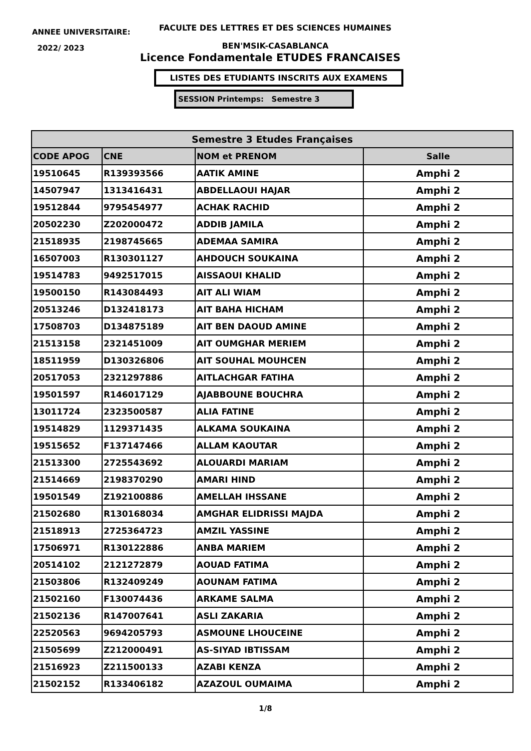ANNEE UNIVERSITAIRE:
2022/ 2023
FACULTE DES LETTRES ET DES SCIENCES HUMAINES
BEN'MSIK-CASABLANCA
Licence Fondamentale ETUDES FRANCAISES
LISTES DES ETUDIANTS INSCRITS AUX EXAMENS
SESSION Printemps: Semestre 3
| Semestre 3 Etudes Françaises | | | |
| --- | --- | --- | --- |
| CODE APOG | CNE | NOM et PRENOM | Salle |
| 19510645 | R139393566 | AATIK AMINE | Amphi 2 |
| 14507947 | 1313416431 | ABDELLAOUI HAJAR | Amphi 2 |
| 19512844 | 9795454977 | ACHAK RACHID | Amphi 2 |
| 20502230 | Z202000472 | ADDIB JAMILA | Amphi 2 |
| 21518935 | 2198745665 | ADEMAA SAMIRA | Amphi 2 |
| 16507003 | R130301127 | AHDOUCH SOUKAINA | Amphi 2 |
| 19514783 | 9492517015 | AISSAOUI KHALID | Amphi 2 |
| 19500150 | R143084493 | AIT ALI WIAM | Amphi 2 |
| 20513246 | D132418173 | AIT BAHA HICHAM | Amphi 2 |
| 17508703 | D134875189 | AIT BEN DAOUD AMINE | Amphi 2 |
| 21513158 | 2321451009 | AIT OUMGHAR MERIEM | Amphi 2 |
| 18511959 | D130326806 | AIT SOUHAL MOUHCEN | Amphi 2 |
| 20517053 | 2321297886 | AITLACHGAR FATIHA | Amphi 2 |
| 19501597 | R146017129 | AJABBOUNE BOUCHRA | Amphi 2 |
| 13011724 | 2323500587 | ALIA FATINE | Amphi 2 |
| 19514829 | 1129371435 | ALKAMA SOUKAINA | Amphi 2 |
| 19515652 | F137147466 | ALLAM KAOUTAR | Amphi 2 |
| 21513300 | 2725543692 | ALOUARDI MARIAM | Amphi 2 |
| 21514669 | 2198370290 | AMARI HIND | Amphi 2 |
| 19501549 | Z192100886 | AMELLAH IHSSANE | Amphi 2 |
| 21502680 | R130168034 | AMGHAR ELIDRISSI MAJDA | Amphi 2 |
| 21518913 | 2725364723 | AMZIL YASSINE | Amphi 2 |
| 17506971 | R130122886 | ANBA MARIEM | Amphi 2 |
| 20514102 | 2121272879 | AOUAD FATIMA | Amphi 2 |
| 21503806 | R132409249 | AOUNAM FATIMA | Amphi 2 |
| 21502160 | F130074436 | ARKAME SALMA | Amphi 2 |
| 21502136 | R147007641 | ASLI ZAKARIA | Amphi 2 |
| 22520563 | 9694205793 | ASMOUNE LHOUCEINE | Amphi 2 |
| 21505699 | Z212000491 | AS-SIYAD IBTISSAM | Amphi 2 |
| 21516923 | Z211500133 | AZABI KENZA | Amphi 2 |
| 21502152 | R133406182 | AZAZOUL OUMAIMA | Amphi 2 |
1/8